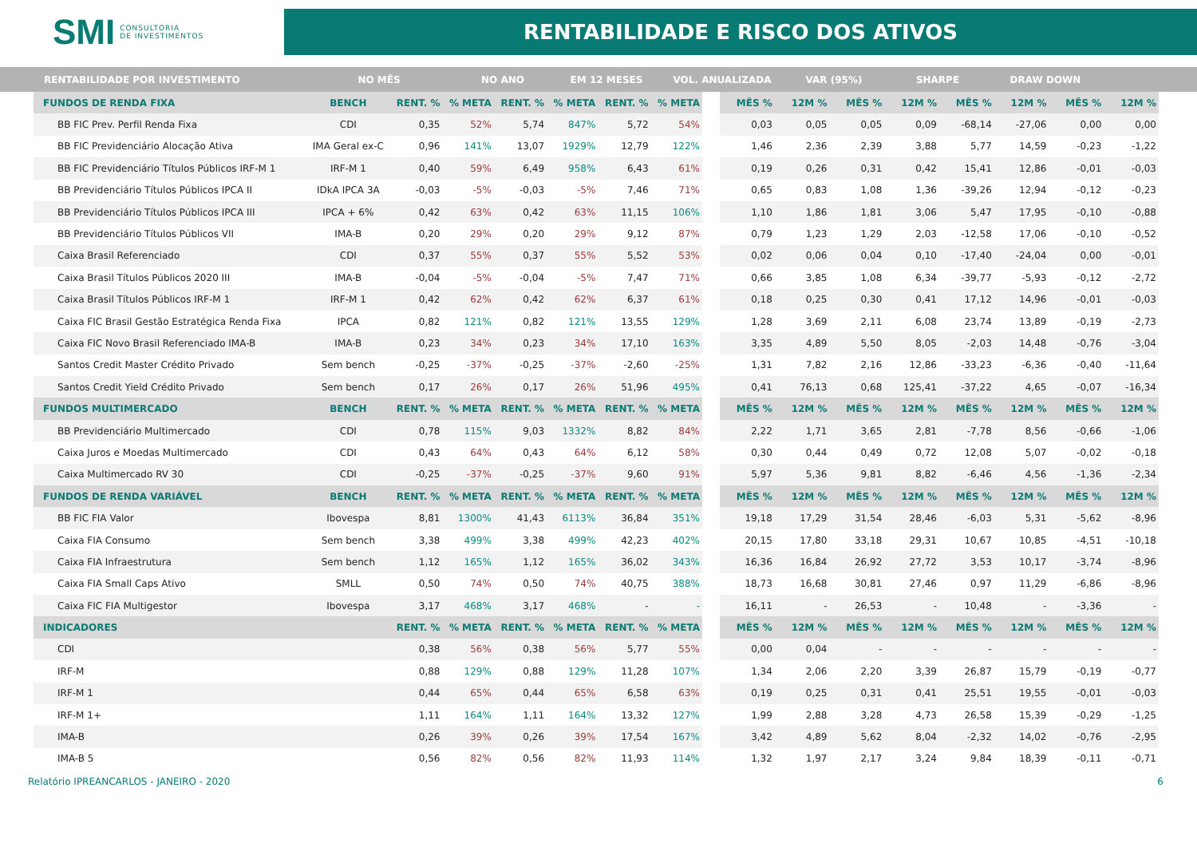SMI CONSULTORIA
DE INVESTIMENTOS
RENTABILIDADE E RISCO DOS ATIVOS
RENTABILIDADE POR INVESTIMENTO NO MÊS NO ANO EM 12 MESES VOL. ANUALIZADA VAR (95%) SHARPE DRAW DOWN
| FUNDOS DE RENDA FIXA | BENCH | RENT. % | % META | RENT. % | % META | RENT. % | % META |
| --- | --- | --- | --- | --- | --- | --- | --- |
| BB FIC Prev. Perfil Renda Fixa | CDI | 0,35 | 52% | 5,74 | 847% | 5,72 | 54% |
| BB FIC Previdenciário Alocação Ativa | IMA Geral ex-C | 0,96 | 141% | 13,07 | 1929% | 12,79 | 122% |
| BB FIC Previdenciário Títulos Públicos IRF-M 1 | IRF-M 1 | 0,40 | 59% | 6,49 | 958% | 6,43 | 61% |
| BB Previdenciário Títulos Públicos IPCA II | IDkA IPCA 3A | -0,03 | -5% | -0,03 | -5% | 7,46 | 71% |
| BB Previdenciário Títulos Públicos IPCA III | IPCA + 6% | 0,42 | 63% | 0,42 | 63% | 11,15 | 106% |
| BB Previdenciário Títulos Públicos VII | IMA-B | 0,20 | 29% | 0,20 | 29% | 9,12 | 87% |
| Caixa Brasil Referenciado | CDI | 0,37 | 55% | 0,37 | 55% | 5,52 | 53% |
| Caixa Brasil Títulos Públicos 2020 III | IMA-B | -0,04 | -5% | -0,04 | -5% | 7,47 | 71% |
| Caixa Brasil Títulos Públicos IRF-M 1 | IRF-M 1 | 0,42 | 62% | 0,42 | 62% | 6,37 | 61% |
| Caixa FIC Brasil Gestão Estratégica Renda Fixa | IPCA | 0,82 | 121% | 0,82 | 121% | 13,55 | 129% |
| Caixa FIC Novo Brasil Referenciado IMA-B | IMA-B | 0,23 | 34% | 0,23 | 34% | 17,10 | 163% |
| Santos Credit Master Crédito Privado | Sem bench | -0,25 | -37% | -0,25 | -37% | -2,60 | -25% |
| Santos Credit Yield Crédito Privado | Sem bench | 0,17 | 26% | 0,17 | 26% | 51,96 | 495% |
| FUNDOS MULTIMERCADO | BENCH | RENT. % | % META | RENT. % | % META | RENT. % | % META |
| BB Previdenciário Multimercado | CDI | 0,78 | 115% | 9,03 | 1332% | 8,82 | 84% |
| Caixa Juros e Moedas Multimercado | CDI | 0,43 | 64% | 0,43 | 64% | 6,12 | 58% |
| Caixa Multimercado RV 30 | CDI | -0,25 | -37% | -0,25 | -37% | 9,60 | 91% |
| FUNDOS DE RENDA VARIÁVEL | BENCH | RENT. % | % META | RENT. % | % META | RENT. % | % META |
| BB FIC FIA Valor | Ibovespa | 8,81 | 1300% | 41,43 | 6113% | 36,84 | 351% |
| Caixa FIA Consumo | Sem bench | 3,38 | 499% | 3,38 | 499% | 42,23 | 402% |
| Caixa FIA Infraestrutura | Sem bench | 1,12 | 165% | 1,12 | 165% | 36,02 | 343% |
| Caixa FIA Small Caps Ativo | SMLL | 0,50 | 74% | 0,50 | 74% | 40,75 | 388% |
| Caixa FIC FIA Multigestor | Ibovespa | 3,17 | 468% | 3,17 | 468% | - | - |
| INDICADORES | | RENT. % | % META | RENT. % | % META | RENT. % | % META |
| CDI | | 0,38 | 56% | 0,38 | 56% | 5,77 | 55% |
| IRF-M | | 0,88 | 129% | 0,88 | 129% | 11,28 | 107% |
| IRF-M 1 | | 0,44 | 65% | 0,44 | 65% | 6,58 | 63% |
| IRF-M 1+ | | 1,11 | 164% | 1,11 | 164% | 13,32 | 127% |
| IMA-B | | 0,26 | 39% | 0,26 | 39% | 17,54 | 167% |
| IMA-B 5 | | 0,56 | 82% | 0,56 | 82% | 11,93 | 114% |
| MÊS % | 12M % | MÊS % | 12M % | MÊS % | 12M % | MÊS % | 12M % |
| --- | --- | --- | --- | --- | --- | --- | --- |
| 0,03 | 0,05 | 0,05 | 0,09 | -68,14 | -27,06 | 0,00 | 0,00 |
| 1,46 | 2,36 | 2,39 | 3,88 | 5,77 | 14,59 | -0,23 | -1,22 |
| 0,19 | 0,26 | 0,31 | 0,42 | 15,41 | 12,86 | -0,01 | -0,03 |
| 0,65 | 0,83 | 1,08 | 1,36 | -39,26 | 12,94 | -0,12 | -0,23 |
| 1,10 | 1,86 | 1,81 | 3,06 | 5,47 | 17,95 | -0,10 | -0,88 |
| 0,79 | 1,23 | 1,29 | 2,03 | -12,58 | 17,06 | -0,10 | -0,52 |
| 0,02 | 0,06 | 0,04 | 0,10 | -17,40 | -24,04 | 0,00 | -0,01 |
| 0,66 | 3,85 | 1,08 | 6,34 | -39,77 | -5,93 | -0,12 | -2,72 |
| 0,18 | 0,25 | 0,30 | 0,41 | 17,12 | 14,96 | -0,01 | -0,03 |
| 1,28 | 3,69 | 2,11 | 6,08 | 23,74 | 13,89 | -0,19 | -2,73 |
| 3,35 | 4,89 | 5,50 | 8,05 | -2,03 | 14,48 | -0,76 | -3,04 |
| 1,31 | 7,82 | 2,16 | 12,86 | -33,23 | -6,36 | -0,40 | -11,64 |
| 0,41 | 76,13 | 0,68 | 125,41 | -37,22 | 4,65 | -0,07 | -16,34 |
| MÊS % | 12M % | MÊS % | 12M % | MÊS % | 12M % | MÊS % | 12M % |
| 2,22 | 1,71 | 3,65 | 2,81 | -7,78 | 8,56 | -0,66 | -1,06 |
| 0,30 | 0,44 | 0,49 | 0,72 | 12,08 | 5,07 | -0,02 | -0,18 |
| 5,97 | 5,36 | 9,81 | 8,82 | -6,46 | 4,56 | -1,36 | -2,34 |
| MÊS % | 12M % | MÊS % | 12M % | MÊS % | 12M % | MÊS % | 12M % |
| 19,18 | 17,29 | 31,54 | 28,46 | -6,03 | 5,31 | -5,62 | -8,96 |
| 20,15 | 17,80 | 33,18 | 29,31 | 10,67 | 10,85 | -4,51 | -10,18 |
| 16,36 | 16,84 | 26,92 | 27,72 | 3,53 | 10,17 | -3,74 | -8,96 |
| 18,73 | 16,68 | 30,81 | 27,46 | 0,97 | 11,29 | -6,86 | -8,96 |
| 16,11 | - | 26,53 | - | 10,48 | - | -3,36 | - |
| MÊS % | 12M % | MÊS % | 12M % | MÊS % | 12M % | MÊS % | 12M % |
| 0,00 | 0,04 | - | - | - | - | - | - |
| 1,34 | 2,06 | 2,20 | 3,39 | 26,87 | 15,79 | -0,19 | -0,77 |
| 0,19 | 0,25 | 0,31 | 0,41 | 25,51 | 19,55 | -0,01 | -0,03 |
| 1,99 | 2,88 | 3,28 | 4,73 | 26,58 | 15,39 | -0,29 | -1,25 |
| 3,42 | 4,89 | 5,62 | 8,04 | -2,32 | 14,02 | -0,76 | -2,95 |
| 1,32 | 1,97 | 2,17 | 3,24 | 9,84 | 18,39 | -0,11 | -0,71 |
Relatório IPREANCARLOS - JANEIRO - 2020 6